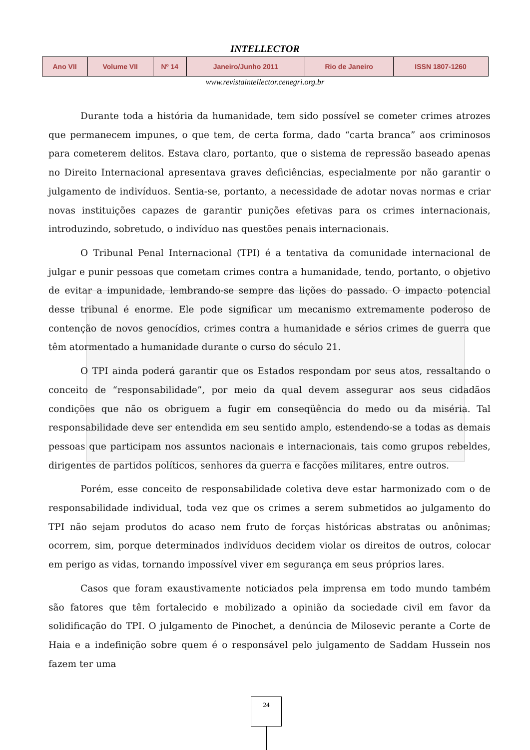INTELLECTOR
| Ano VII | Volume VII | Nº 14 | Janeiro/Junho 2011 | Rio de Janeiro | ISSN 1807-1260 |
www.revistaintellector.cenegri.org.br
Durante toda a história da humanidade, tem sido possível se cometer crimes atrozes que permanecem impunes, o que tem, de certa forma, dado “carta branca” aos criminosos para cometerem delitos. Estava claro, portanto, que o sistema de repressão baseado apenas no Direito Internacional apresentava graves deficiências, especialmente por não garantir o julgamento de indivíduos. Sentia-se, portanto, a necessidade de adotar novas normas e criar novas instituições capazes de garantir punições efetivas para os crimes internacionais, introduzindo, sobretudo, o indivíduo nas questões penais internacionais.
O Tribunal Penal Internacional (TPI) é a tentativa da comunidade internacional de julgar e punir pessoas que cometam crimes contra a humanidade, tendo, portanto, o objetivo de evitar a impunidade, lembrando-se sempre das lições do passado. O impacto potencial desse tribunal é enorme. Ele pode significar um mecanismo extremamente poderoso de contenção de novos genocídios, crimes contra a humanidade e sérios crimes de guerra que têm atormentado a humanidade durante o curso do século 21.
O TPI ainda poderá garantir que os Estados respondam por seus atos, ressaltando o conceito de “responsabilidade”, por meio da qual devem assegurar aos seus cidadãos condições que não os obriguem a fugir em conseqüência do medo ou da miséria. Tal responsabilidade deve ser entendida em seu sentido amplo, estendendo-se a todas as demais pessoas que participam nos assuntos nacionais e internacionais, tais como grupos rebeldes, dirigentes de partidos políticos, senhores da guerra e facções militares, entre outros.
Porém, esse conceito de responsabilidade coletiva deve estar harmonizado com o de responsabilidade individual, toda vez que os crimes a serem submetidos ao julgamento do TPI não sejam produtos do acaso nem fruto de forças históricas abstratas ou anônimas; ocorrem, sim, porque determinados indivíduos decidem violar os direitos de outros, colocar em perigo as vidas, tornando impossível viver em segurança em seus próprios lares.
Casos que foram exaustivamente noticiados pela imprensa em todo mundo também são fatores que têm fortalecido e mobilizado a opinião da sociedade civil em favor da solidificação do TPI. O julgamento de Pinochet, a denúncia de Milosevic perante a Corte de Haia e a indefinição sobre quem é o responsável pelo julgamento de Saddam Hussein nos fazem ter uma
24